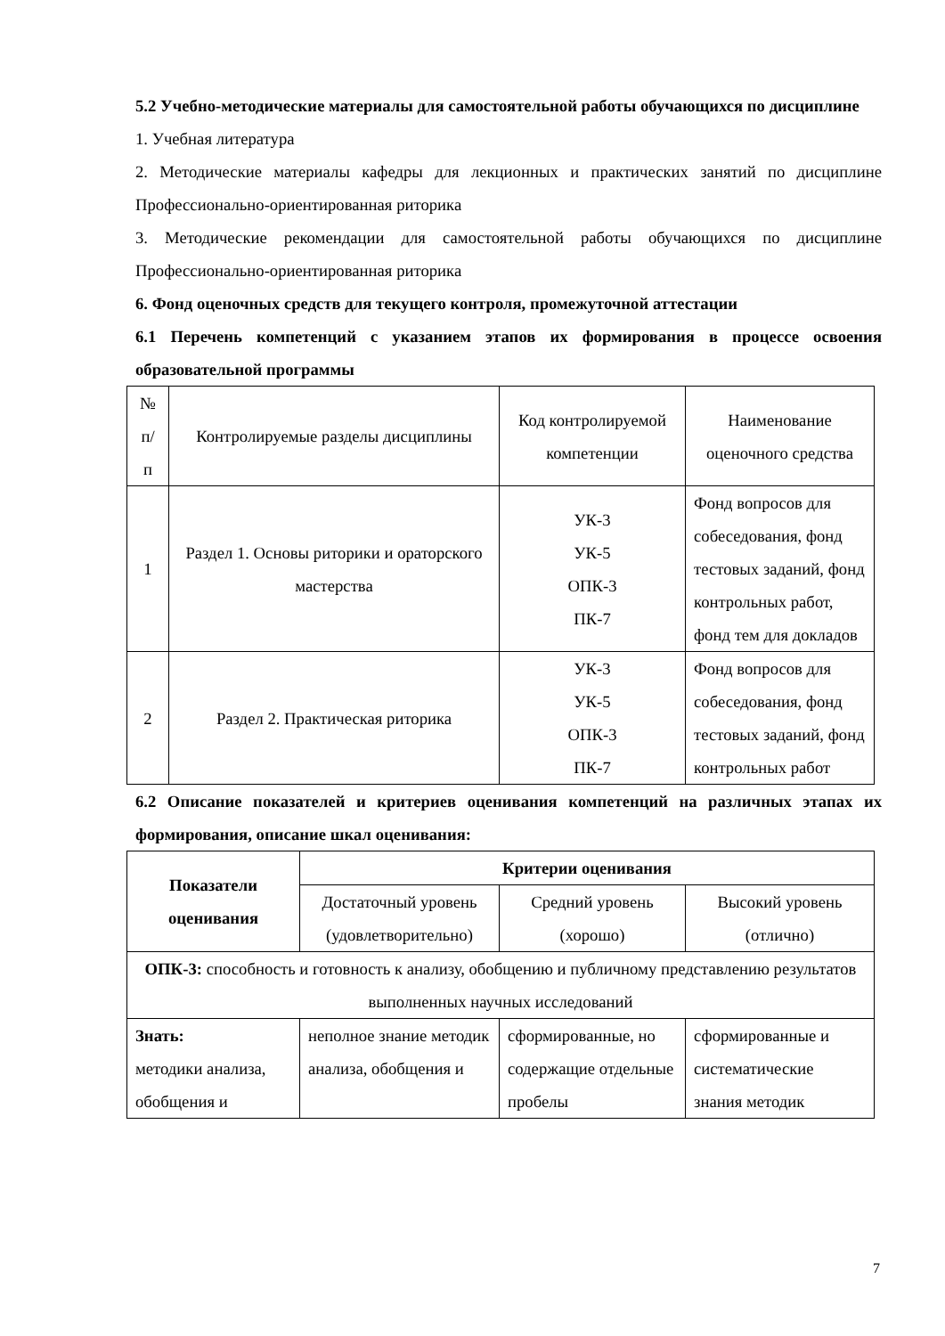5.2 Учебно-методические материалы для самостоятельной работы обучающихся по дисциплине
1. Учебная литература
2. Методические материалы кафедры для лекционных и практических занятий по дисциплине Профессионально-ориентированная риторика
3. Методические рекомендации для самостоятельной работы обучающихся по дисциплине Профессионально-ориентированная риторика
6. Фонд оценочных средств для текущего контроля, промежуточной аттестации
6.1 Перечень компетенций с указанием этапов их формирования в процессе освоения образовательной программы
| № п/ п | Контролируемые разделы дисциплины | Код контролируемой компетенции | Наименование оценочного средства |
| --- | --- | --- | --- |
| 1 | Раздел 1. Основы риторики и ораторского мастерства | УК-3 УК-5 ОПК-3 ПК-7 | Фонд вопросов для собеседования, фонд тестовых заданий, фонд контрольных работ, фонд тем для докладов |
| 2 | Раздел 2. Практическая риторика | УК-3 УК-5 ОПК-3 ПК-7 | Фонд вопросов для собеседования, фонд тестовых заданий, фонд контрольных работ |
6.2 Описание показателей и критериев оценивания компетенций на различных этапах их формирования, описание шкал оценивания:
| Показатели оценивания | Критерии оценивания | | |
| --- | --- | --- | --- |
| | Достаточный уровень (удовлетворительно) | Средний уровень (хорошо) | Высокий уровень (отлично) |
| ОПК-3: способность и готовность к анализу, обобщению и публичному представлению результатов выполненных научных исследований | | | |
| Знать: методики анализа, обобщения и | неполное знание методик анализа, обобщения и | сформированные, но содержащие отдельные пробелы | сформированные и систематические знания методик |
7